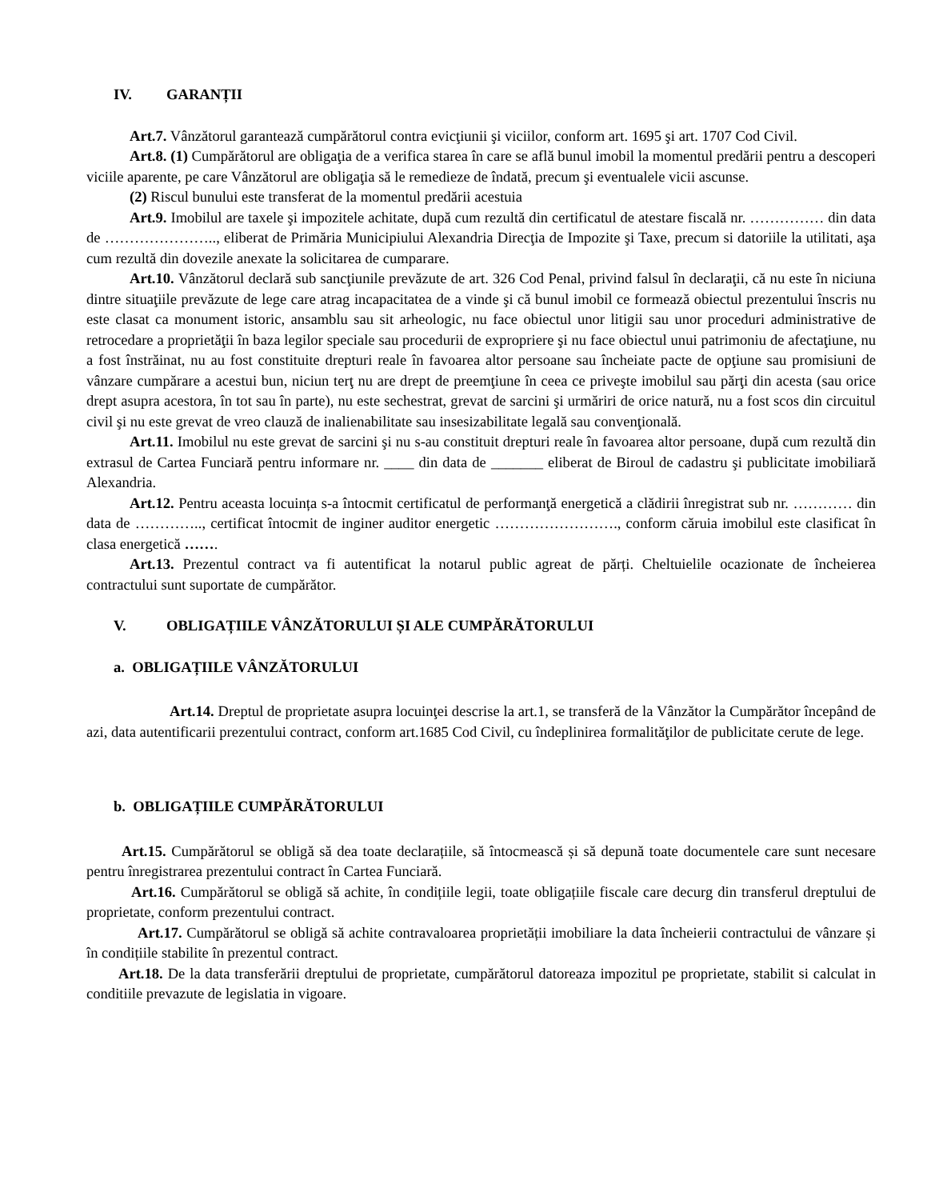IV. GARANȚII
Art.7. Vânzătorul garantează cumpărătorul contra evicţiunii şi viciilor, conform art. 1695 şi art. 1707 Cod Civil.
Art.8. (1) Cumpărătorul are obligaţia de a verifica starea în care se află bunul imobil la momentul predării pentru a descoperi viciile aparente, pe care Vânzătorul are obligaţia să le remedieze de îndată, precum şi eventualele vicii ascunse.
(2) Riscul bunului este transferat de la momentul predării acestuia
Art.9. Imobilul are taxele şi impozitele achitate, după cum rezultă din certificatul de atestare fiscală nr. …………… din data de ………………….., eliberat de Primăria Municipiului Alexandria Direcţia de Impozite şi Taxe, precum si datoriile la utilitati, aşa cum rezultă din dovezile anexate la solicitarea de cumparare.
Art.10. Vânzătorul declară sub sancţiunile prevăzute de art. 326 Cod Penal, privind falsul în declaraţii, că nu este în niciuna dintre situaţiile prevăzute de lege care atrag incapacitatea de a vinde şi că bunul imobil ce formează obiectul prezentului înscris nu este clasat ca monument istoric, ansamblu sau sit arheologic, nu face obiectul unor litigii sau unor proceduri administrative de retrocedare a proprietăţii în baza legilor speciale sau procedurii de expropriere şi nu face obiectul unui patrimoniu de afectaţiune, nu a fost înstrăinat, nu au fost constituite drepturi reale în favoarea altor persoane sau încheiate pacte de opţiune sau promisiuni de vânzare cumpărare a acestui bun, niciun terţ nu are drept de preemţiune în ceea ce priveşte imobilul sau părţi din acesta (sau orice drept asupra acestora, în tot sau în parte), nu este sechestrat, grevat de sarcini şi urmăriri de orice natură, nu a fost scos din circuitul civil şi nu este grevat de vreo clauză de inalienabilitate sau insesizabilitate legală sau convenţională.
Art.11. Imobilul nu este grevat de sarcini şi nu s-au constituit drepturi reale în favoarea altor persoane, după cum rezultă din extrasul de Cartea Funciară pentru informare nr. ____ din data de _______ eliberat de Biroul de cadastru şi publicitate imobiliară Alexandria.
Art.12. Pentru aceasta locuința s-a întocmit certificatul de performanţă energetică a clădirii înregistrat sub nr. ………… din data de ………….., certificat întocmit de inginer auditor energetic ……………………., conform căruia imobilul este clasificat în clasa energetică …….
Art.13. Prezentul contract va fi autentificat la notarul public agreat de părți. Cheltuielile ocazionate de încheierea contractului sunt suportate de cumpărător.
V. OBLIGAȚIILE VÂNZĂTORULUI ȘI ALE CUMPĂRĂTORULUI
a. OBLIGAȚIILE VÂNZĂTORULUI
Art.14. Dreptul de proprietate asupra locuinţei descrise la art.1, se transferă de la Vânzător la Cumpărător începând de azi, data autentificarii prezentului contract, conform art.1685 Cod Civil, cu îndeplinirea formalităţilor de publicitate cerute de lege.
b. OBLIGAȚIILE CUMPĂRĂTORULUI
Art.15. Cumpărătorul se obligă să dea toate declarațiile, să întocmească și să depună toate documentele care sunt necesare pentru înregistrarea prezentului contract în Cartea Funciară.
Art.16. Cumpărătorul se obligă să achite, în condițiile legii, toate obligațiile fiscale care decurg din transferul dreptului de proprietate, conform prezentului contract.
Art.17. Cumpărătorul se obligă să achite contravaloarea proprietății imobiliare la data încheierii contractului de vânzare și în condițiile stabilite în prezentul contract.
Art.18. De la data transferării dreptului de proprietate, cumpărătorul datoreaza impozitul pe proprietate, stabilit si calculat in conditiile prevazute de legislatia in vigoare.